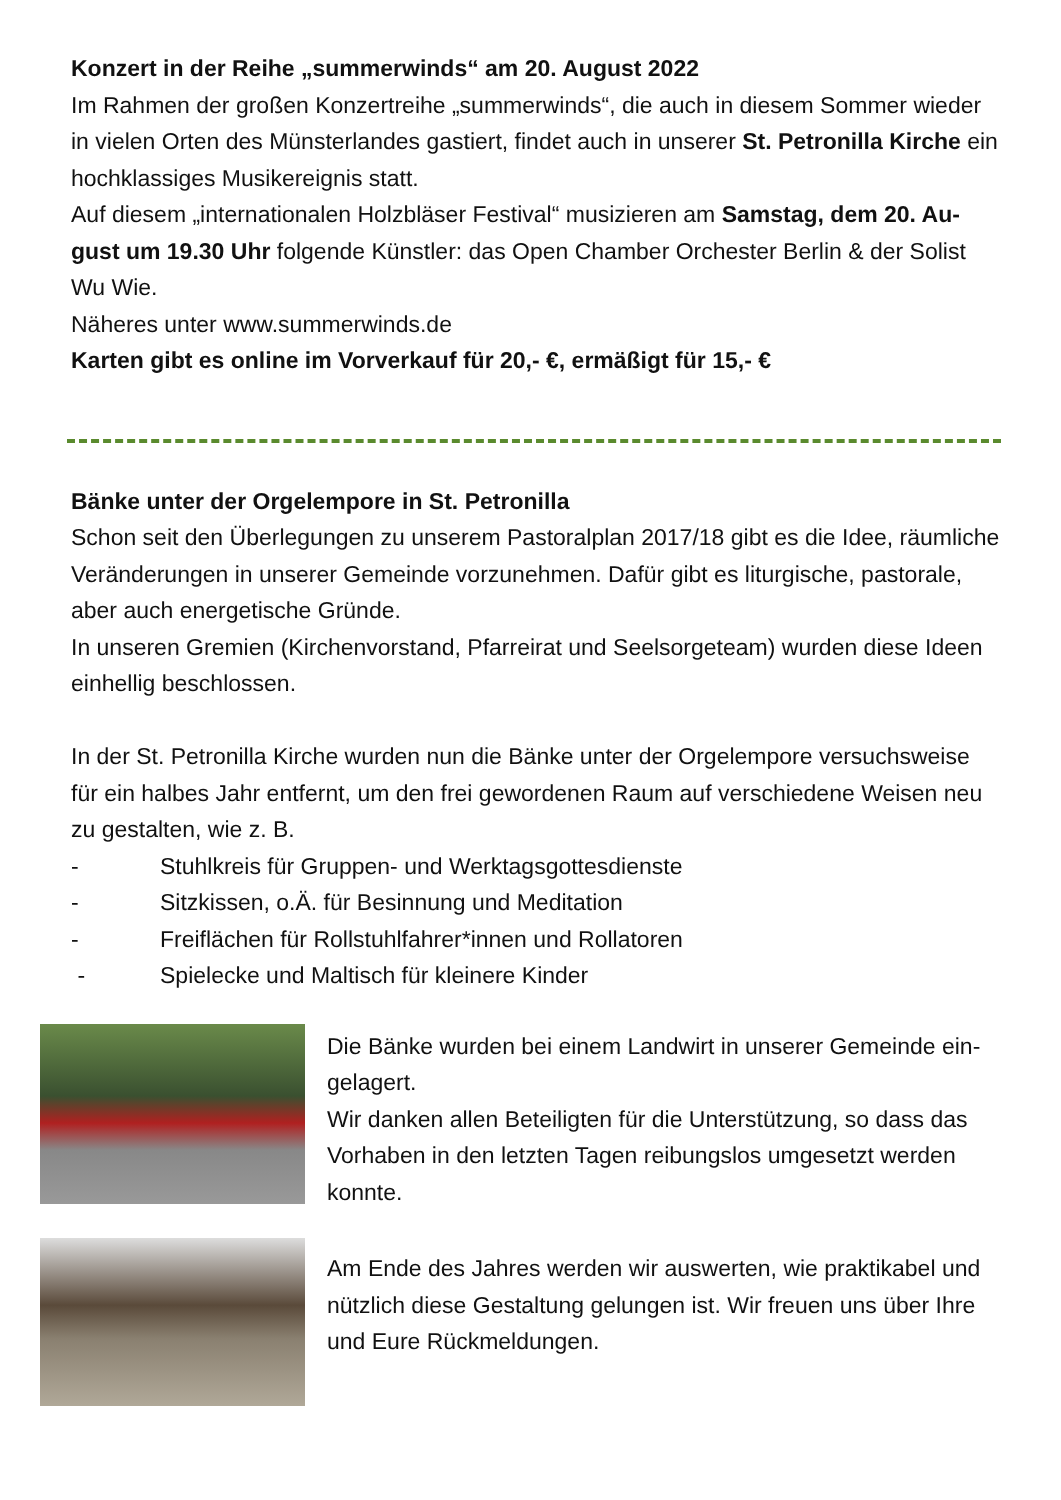Konzert in der Reihe „summerwinds“ am 20. August 2022
Im Rahmen der großen Konzertreihe „summerwinds“, die auch in diesem Sommer wieder in vielen Orten des Münsterlandes gastiert, findet auch in unserer St. Petronilla Kirche ein hochklassiges Musikereignis statt.
Auf diesem „internationalen Holzbläser Festival“ musizieren am Samstag, dem 20. Au-gust um 19.30 Uhr folgende Künstler: das Open Chamber Orchester Berlin & der Solist Wu Wie.
Näheres unter www.summerwinds.de
Karten gibt es online im Vorverkauf für 20,- €, ermäßigt für 15,- €
Bänke unter der Orgelempore in St. Petronilla
Schon seit den Überlegungen zu unserem Pastoralplan 2017/18 gibt es die Idee, räumliche Veränderungen in unserer Gemeinde vorzunehmen. Dafür gibt es liturgische, pastorale, aber auch energetische Gründe.
In unseren Gremien (Kirchenvorstand, Pfarreirat und Seelsorgeteam) wurden diese Ideen einhellig beschlossen.
In der St. Petronilla Kirche wurden nun die Bänke unter der Orgelempore versuchsweise für ein halbes Jahr entfernt, um den frei gewordenen Raum auf verschiedene Weisen neu zu gestalten, wie z. B.
- Stuhlkreis für Gruppen- und Werktagsgottesdienste
- Sitzkissen, o.Ä. für Besinnung und Meditation
- Freiflächen für Rollstuhlfahrer*innen und Rollatoren
- Spielecke und Maltisch für kleinere Kinder
Die Bänke wurden bei einem Landwirt in unserer Gemeinde ein-gelagert.
Wir danken allen Beteiligten für die Unterstützung, so dass das Vorhaben in den letzten Tagen reibungslos umgesetzt werden konnte.
Am Ende des Jahres werden wir auswerten, wie praktikabel und nützlich diese Gestaltung gelungen ist. Wir freuen uns über Ihre und Eure Rückmeldungen.